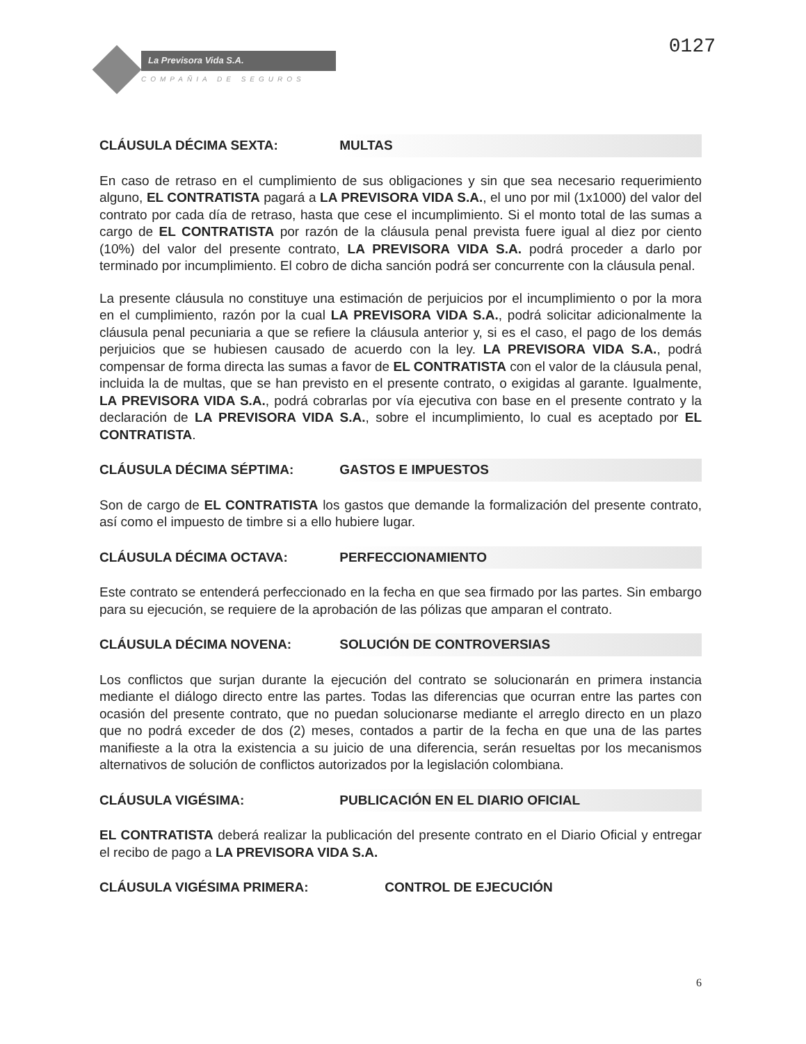La Previsora Vida S.A.
COMPAÑIA DE SEGUROS
0127
CLÁUSULA DÉCIMA SEXTA: MULTAS
En caso de retraso en el cumplimiento de sus obligaciones y sin que sea necesario requerimiento alguno, EL CONTRATISTA pagará a LA PREVISORA VIDA S.A., el uno por mil (1x1000) del valor del contrato por cada día de retraso, hasta que cese el incumplimiento. Si el monto total de las sumas a cargo de EL CONTRATISTA por razón de la cláusula penal prevista fuere igual al diez por ciento (10%) del valor del presente contrato, LA PREVISORA VIDA S.A. podrá proceder a darlo por terminado por incumplimiento. El cobro de dicha sanción podrá ser concurrente con la cláusula penal.
La presente cláusula no constituye una estimación de perjuicios por el incumplimiento o por la mora en el cumplimiento, razón por la cual LA PREVISORA VIDA S.A., podrá solicitar adicionalmente la cláusula penal pecuniaria a que se refiere la cláusula anterior y, si es el caso, el pago de los demás perjuicios que se hubiesen causado de acuerdo con la ley. LA PREVISORA VIDA S.A., podrá compensar de forma directa las sumas a favor de EL CONTRATISTA con el valor de la cláusula penal, incluida la de multas, que se han previsto en el presente contrato, o exigidas al garante. Igualmente, LA PREVISORA VIDA S.A., podrá cobrarlas por vía ejecutiva con base en el presente contrato y la declaración de LA PREVISORA VIDA S.A., sobre el incumplimiento, lo cual es aceptado por EL CONTRATISTA.
CLÁUSULA DÉCIMA SÉPTIMA: GASTOS E IMPUESTOS
Son de cargo de EL CONTRATISTA los gastos que demande la formalización del presente contrato, así como el impuesto de timbre si a ello hubiere lugar.
CLÁUSULA DÉCIMA OCTAVA: PERFECCIONAMIENTO
Este contrato se entenderá perfeccionado en la fecha en que sea firmado por las partes. Sin embargo para su ejecución, se requiere de la aprobación de las pólizas que amparan el contrato.
CLÁUSULA DÉCIMA NOVENA: SOLUCIÓN DE CONTROVERSIAS
Los conflictos que surjan durante la ejecución del contrato se solucionarán en primera instancia mediante el diálogo directo entre las partes. Todas las diferencias que ocurran entre las partes con ocasión del presente contrato, que no puedan solucionarse mediante el arreglo directo en un plazo que no podrá exceder de dos (2) meses, contados a partir de la fecha en que una de las partes manifieste a la otra la existencia a su juicio de una diferencia, serán resueltas por los mecanismos alternativos de solución de conflictos autorizados por la legislación colombiana.
CLÁUSULA VIGÉSIMA: PUBLICACIÓN EN EL DIARIO OFICIAL
EL CONTRATISTA deberá realizar la publicación del presente contrato en el Diario Oficial y entregar el recibo de pago a LA PREVISORA VIDA S.A.
CLÁUSULA VIGÉSIMA PRIMERA: CONTROL DE EJECUCIÓN
6